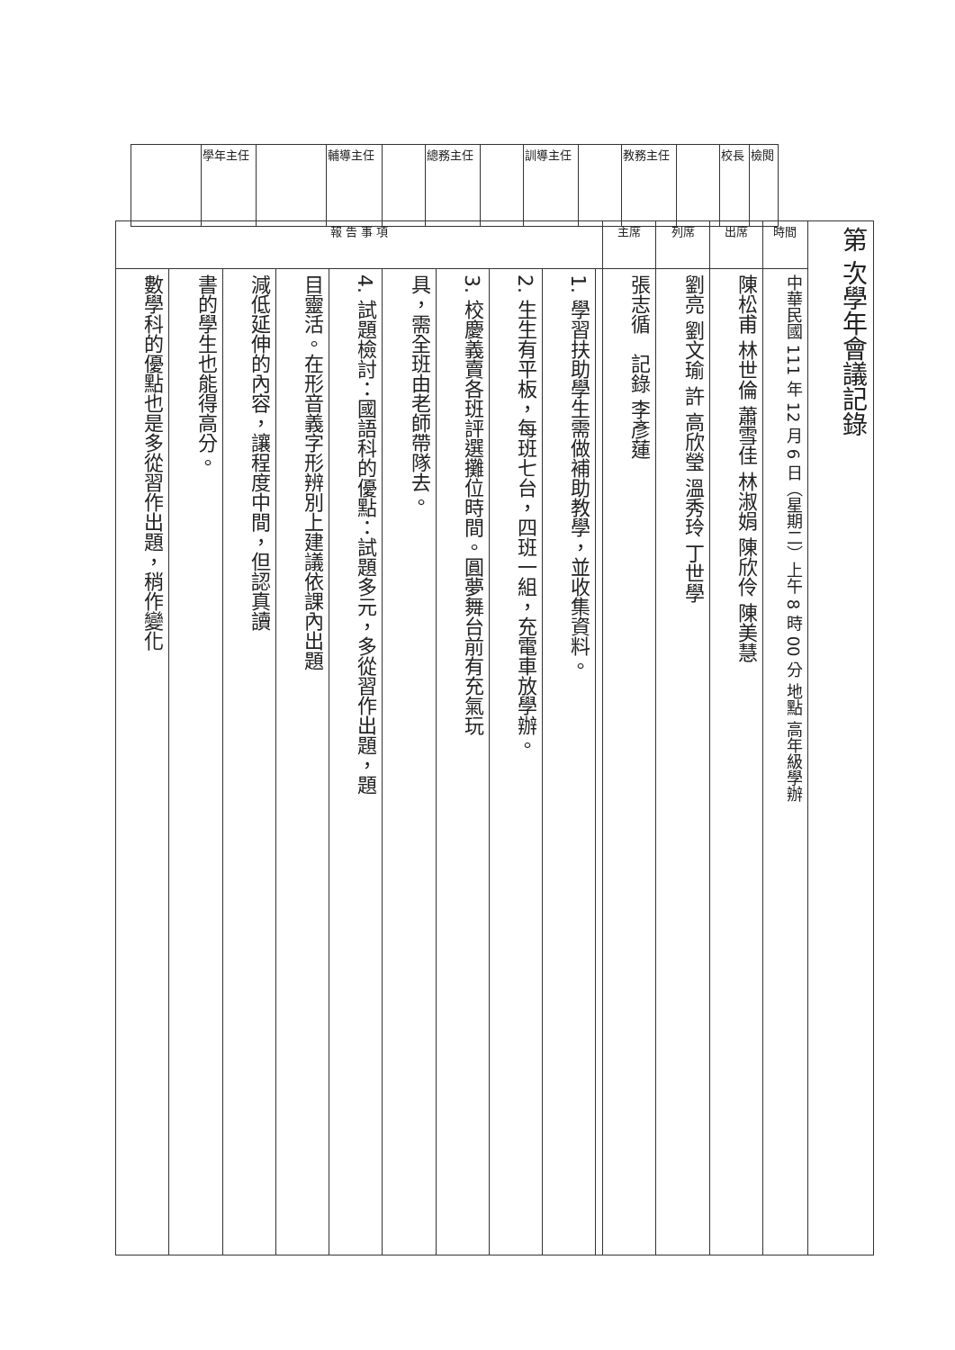| | 學年主任 | | 輔導主任 | | 總務主任 | | 訓導主任 | | 教務主任 | | 校長 | 檢閱 |
| 報 告 事 項 | | | | | | | | | | 主席 | 列席 | 出席 | 時間 | 第 次學年會議記錄 |
| 數學科的優點也是多從習作出題，稍作變化 | 書的學生也能得高分。 | 減低延伸的內容，讓程度中間，但認真讀 | 目靈活。在形音義字形辨別上建議依課內出題 | 4. 試題檢討：國語科的優點：試題多元，多從習作出題，題 | 具，需全班由老師帶隊去。 | 3. 校慶義賣各班評選攤位時間。圓夢舞台前有充氣玩 | 2. 生生有平板，每班七台，四班一組，充電車放學辦。 | 1. 學習扶助學生需做補助教學，並收集資料。 | | 張志循 記錄 李彥蓮 | 劉亮 劉文瑜 許 高欣瑩 溫秀玲 丁世學 | 陳松甫 林世倫 蕭雪佳 林淑娟 陳欣伶 陳美慧 | 中華民國 111 年 12 月 6 日（星期二）上午 8 時 00 分 地點 高年級學辦 | |